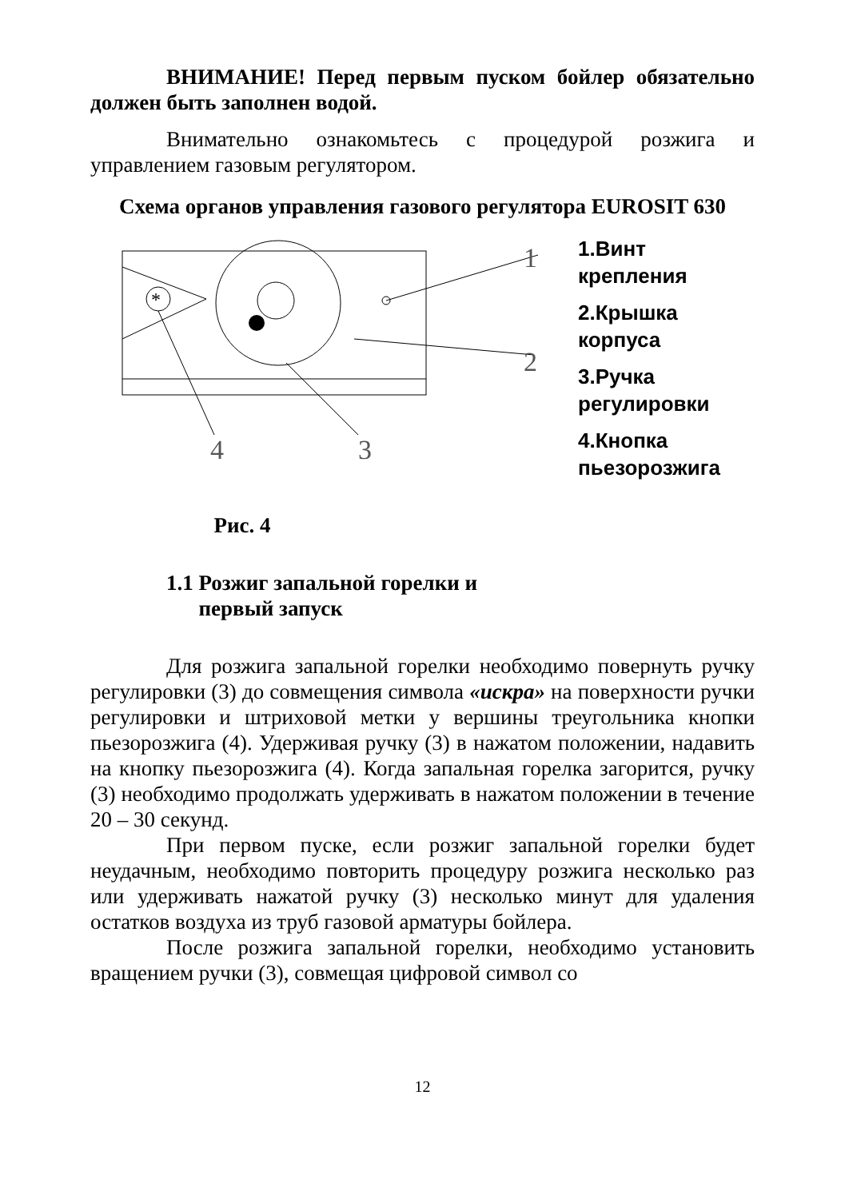ВНИМАНИЕ! Перед первым пуском бойлер обязательно должен быть заполнен водой.
Внимательно ознакомьтесь с процедурой розжига и управлением газовым регулятором.
Схема органов управления газового регулятора EUROSIT 630
*
1
2
3
4
Рис. 4
1.Винт
крепления
2.Крышка
корпуса
3.Ручка
регулировки
4.Кнопка
пьезорозжига
1.1 Розжиг запальной горелки и
первый запуск
Для розжига запальной горелки необходимо повернуть ручку регулировки (3) до совмещения символа «искра» на поверхности ручки регулировки и штриховой метки у вершины треугольника кнопки пьезорозжига (4). Удерживая ручку (3) в нажатом положении, надавить на кнопку пьезорозжига (4). Когда запальная горелка загорится, ручку (3) необходимо продолжать удерживать в нажатом положении в течение 20 – 30 секунд.
При первом пуске, если розжиг запальной горелки будет неудачным, необходимо повторить процедуру розжига несколько раз или удерживать нажатой ручку (3) несколько минут для удаления остатков воздуха из труб газовой арматуры бойлера.
После розжига запальной горелки, необходимо установить вращением ручки (3), совмещая цифровой символ со
12